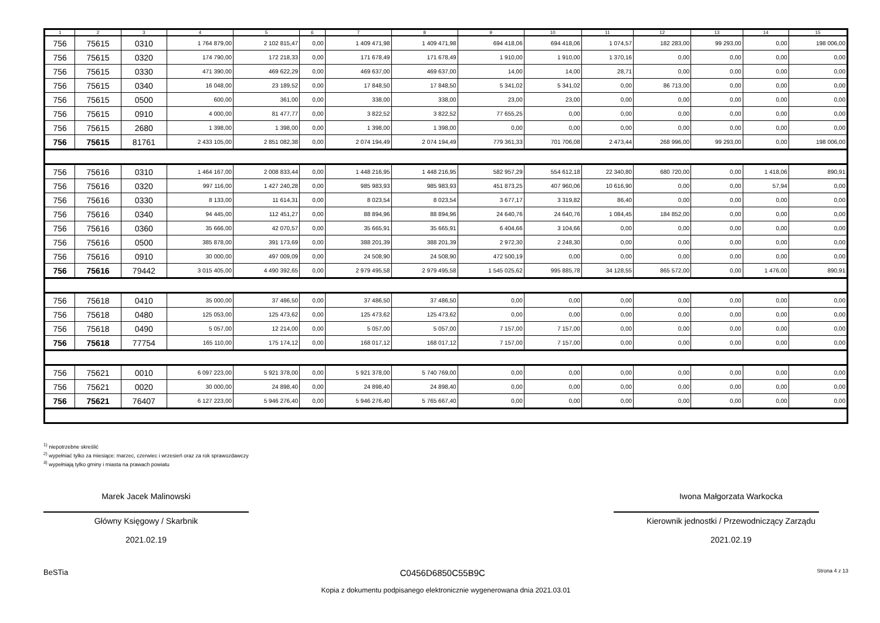| 1 | 2 | 3 | 4 | 5 | 6 | 7 | 8 | 9 | 10 | 11 | 12 | 13 | 14 | 15 |
| --- | --- | --- | --- | --- | --- | --- | --- | --- | --- | --- | --- | --- | --- | --- |
| 756 | 75615 | 0310 | 1 764 879,00 | 2 102 815,47 | 0,00 | 1 409 471,98 | 1 409 471,98 | 694 418,06 | 694 418,06 | 1 074,57 | 182 283,00 | 99 293,00 | 0,00 | 198 006,00 |
| 756 | 75615 | 0320 | 174 790,00 | 172 218,33 | 0,00 | 171 678,49 | 171 678,49 | 1 910,00 | 1 910,00 | 1 370,16 | 0,00 | 0,00 | 0,00 | 0,00 |
| 756 | 75615 | 0330 | 471 390,00 | 469 622,29 | 0,00 | 469 637,00 | 469 637,00 | 14,00 | 14,00 | 28,71 | 0,00 | 0,00 | 0,00 | 0,00 |
| 756 | 75615 | 0340 | 16 048,00 | 23 189,52 | 0,00 | 17 848,50 | 17 848,50 | 5 341,02 | 5 341,02 | 0,00 | 86 713,00 | 0,00 | 0,00 | 0,00 |
| 756 | 75615 | 0500 | 600,00 | 361,00 | 0,00 | 338,00 | 338,00 | 23,00 | 23,00 | 0,00 | 0,00 | 0,00 | 0,00 | 0,00 |
| 756 | 75615 | 0910 | 4 000,00 | 81 477,77 | 0,00 | 3 822,52 | 3 822,52 | 77 655,25 | 0,00 | 0,00 | 0,00 | 0,00 | 0,00 | 0,00 |
| 756 | 75615 | 2680 | 1 398,00 | 1 398,00 | 0,00 | 1 398,00 | 1 398,00 | 0,00 | 0,00 | 0,00 | 0,00 | 0,00 | 0,00 | 0,00 |
| 756 | 75615 | 81761 | 2 433 105,00 | 2 851 082,38 | 0,00 | 2 074 194,49 | 2 074 194,49 | 779 361,33 | 701 706,08 | 2 473,44 | 268 996,00 | 99 293,00 | 0,00 | 198 006,00 |
| 756 | 75616 | 0310 | 1 464 167,00 | 2 008 833,44 | 0,00 | 1 448 216,95 | 1 448 216,95 | 582 957,29 | 554 612,18 | 22 340,80 | 680 720,00 | 0,00 | 1 418,06 | 890,91 |
| 756 | 75616 | 0320 | 997 116,00 | 1 427 240,28 | 0,00 | 985 983,93 | 985 983,93 | 451 873,25 | 407 960,06 | 10 616,90 | 0,00 | 0,00 | 57,94 | 0,00 |
| 756 | 75616 | 0330 | 8 133,00 | 11 614,31 | 0,00 | 8 023,54 | 8 023,54 | 3 677,17 | 3 319,82 | 86,40 | 0,00 | 0,00 | 0,00 | 0,00 |
| 756 | 75616 | 0340 | 94 445,00 | 112 451,27 | 0,00 | 88 894,96 | 88 894,96 | 24 640,76 | 24 640,76 | 1 084,45 | 184 852,00 | 0,00 | 0,00 | 0,00 |
| 756 | 75616 | 0360 | 35 666,00 | 42 070,57 | 0,00 | 35 665,91 | 35 665,91 | 6 404,66 | 3 104,66 | 0,00 | 0,00 | 0,00 | 0,00 | 0,00 |
| 756 | 75616 | 0500 | 385 878,00 | 391 173,69 | 0,00 | 388 201,39 | 388 201,39 | 2 972,30 | 2 248,30 | 0,00 | 0,00 | 0,00 | 0,00 | 0,00 |
| 756 | 75616 | 0910 | 30 000,00 | 497 009,09 | 0,00 | 24 508,90 | 24 508,90 | 472 500,19 | 0,00 | 0,00 | 0,00 | 0,00 | 0,00 | 0,00 |
| 756 | 75616 | 79442 | 3 015 405,00 | 4 490 392,65 | 0,00 | 2 979 495,58 | 2 979 495,58 | 1 545 025,62 | 995 885,78 | 34 128,55 | 865 572,00 | 0,00 | 1 476,00 | 890,91 |
| 756 | 75618 | 0410 | 35 000,00 | 37 486,50 | 0,00 | 37 486,50 | 37 486,50 | 0,00 | 0,00 | 0,00 | 0,00 | 0,00 | 0,00 | 0,00 |
| 756 | 75618 | 0480 | 125 053,00 | 125 473,62 | 0,00 | 125 473,62 | 125 473,62 | 0,00 | 0,00 | 0,00 | 0,00 | 0,00 | 0,00 | 0,00 |
| 756 | 75618 | 0490 | 5 057,00 | 12 214,00 | 0,00 | 5 057,00 | 5 057,00 | 7 157,00 | 7 157,00 | 0,00 | 0,00 | 0,00 | 0,00 | 0,00 |
| 756 | 75618 | 77754 | 165 110,00 | 175 174,12 | 0,00 | 168 017,12 | 168 017,12 | 7 157,00 | 7 157,00 | 0,00 | 0,00 | 0,00 | 0,00 | 0,00 |
| 756 | 75621 | 0010 | 6 097 223,00 | 5 921 378,00 | 0,00 | 5 921 378,00 | 5 740 769,00 | 0,00 | 0,00 | 0,00 | 0,00 | 0,00 | 0,00 | 0,00 |
| 756 | 75621 | 0020 | 30 000,00 | 24 898,40 | 0,00 | 24 898,40 | 24 898,40 | 0,00 | 0,00 | 0,00 | 0,00 | 0,00 | 0,00 | 0,00 |
| 756 | 75621 | 76407 | 6 127 223,00 | 5 946 276,40 | 0,00 | 5 946 276,40 | 5 765 667,40 | 0,00 | 0,00 | 0,00 | 0,00 | 0,00 | 0,00 | 0,00 |
<sup>1)</sup> niepotrzebne skreślić
<sup>2)</sup> wypełniać tylko za miesiące: marzec, czerwiec i wrzesień oraz za rok sprawozdawczy
<sup>3)</sup> wypełniają tylko gminy i miasta na prawach powiatu
Marek Jacek Malinowski
Główny Księgowy / Skarbnik
2021.02.19
Iwona Małgorzata Warkocka
Kierownik jednostki / Przewodniczący Zarządu
2021.02.19
BeSTia C0456D6850C55B9C Strona 4 z 13
Kopia z dokumentu podpisanego elektronicznie wygenerowana dnia 2021.03.01